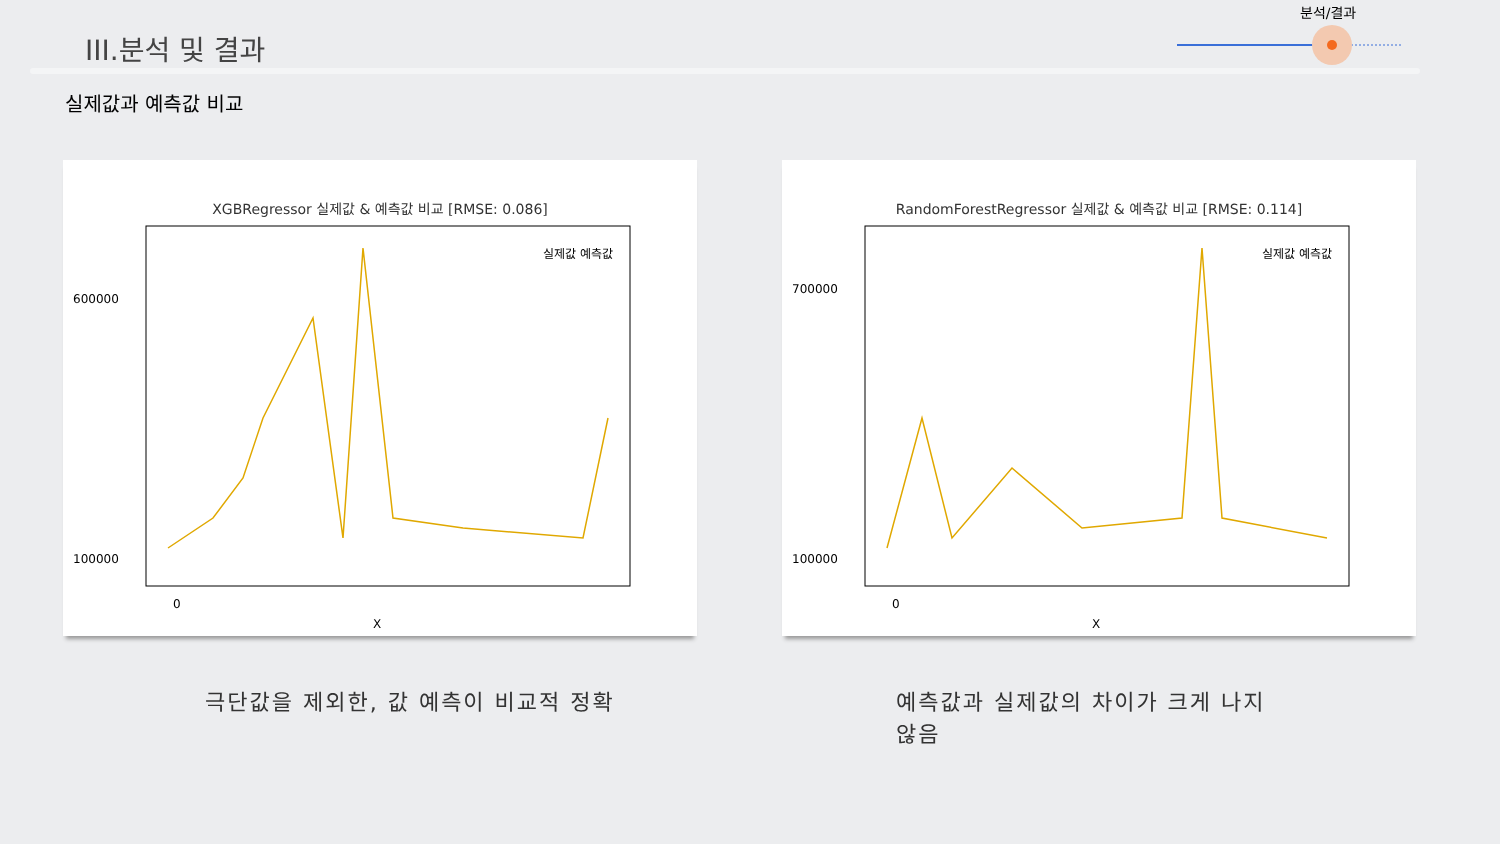III.분석 및 결과
분석/결과
실제값과 예측값 비교
XGBRegressor 실제값 & 예측값 비교 [RMSE: 0.086]
600000
100000
0
X
실제값 예측값
RandomForestRegressor 실제값 & 예측값 비교 [RMSE: 0.114]
700000
100000
0
X
실제값 예측값
극단값을 제외한, 값 예측이 비교적 정확
예측값과 실제값의 차이가 크게 나지 않음